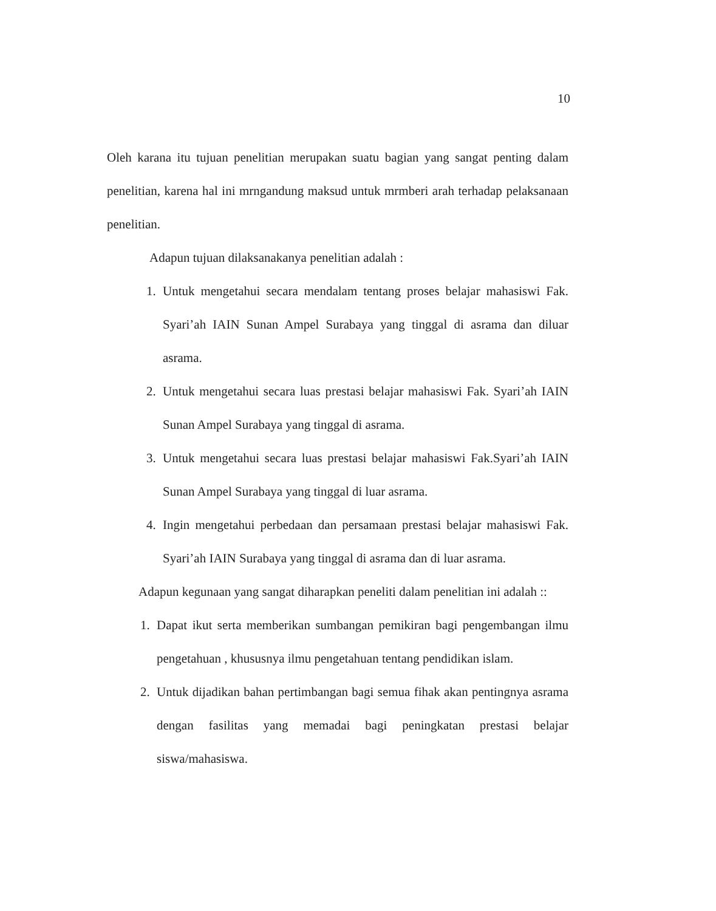10
Oleh karana itu tujuan penelitian merupakan suatu bagian yang sangat penting dalam penelitian, karena hal ini mrngandung maksud untuk mrmberi arah terhadap pelaksanaan penelitian.
Adapun tujuan dilaksanakanya penelitian adalah :
1. Untuk mengetahui secara mendalam tentang proses belajar mahasiswi Fak. Syari’ah IAIN Sunan Ampel Surabaya yang tinggal di asrama dan diluar asrama.
2. Untuk mengetahui secara luas prestasi belajar mahasiswi Fak. Syari’ah IAIN Sunan Ampel Surabaya yang tinggal di asrama.
3. Untuk mengetahui secara luas prestasi belajar mahasiswi Fak.Syari’ah IAIN Sunan Ampel Surabaya yang tinggal di luar asrama.
4. Ingin mengetahui perbedaan dan persamaan prestasi belajar mahasiswi Fak. Syari’ah IAIN Surabaya yang tinggal di asrama dan di luar asrama.
Adapun kegunaan yang sangat diharapkan peneliti dalam penelitian ini adalah ::
1. Dapat ikut serta memberikan sumbangan pemikiran bagi pengembangan ilmu pengetahuan , khususnya ilmu pengetahuan tentang pendidikan islam.
2. Untuk dijadikan bahan pertimbangan bagi semua fihak akan pentingnya asrama dengan fasilitas yang memadai bagi peningkatan prestasi belajar siswa/mahasiswa.